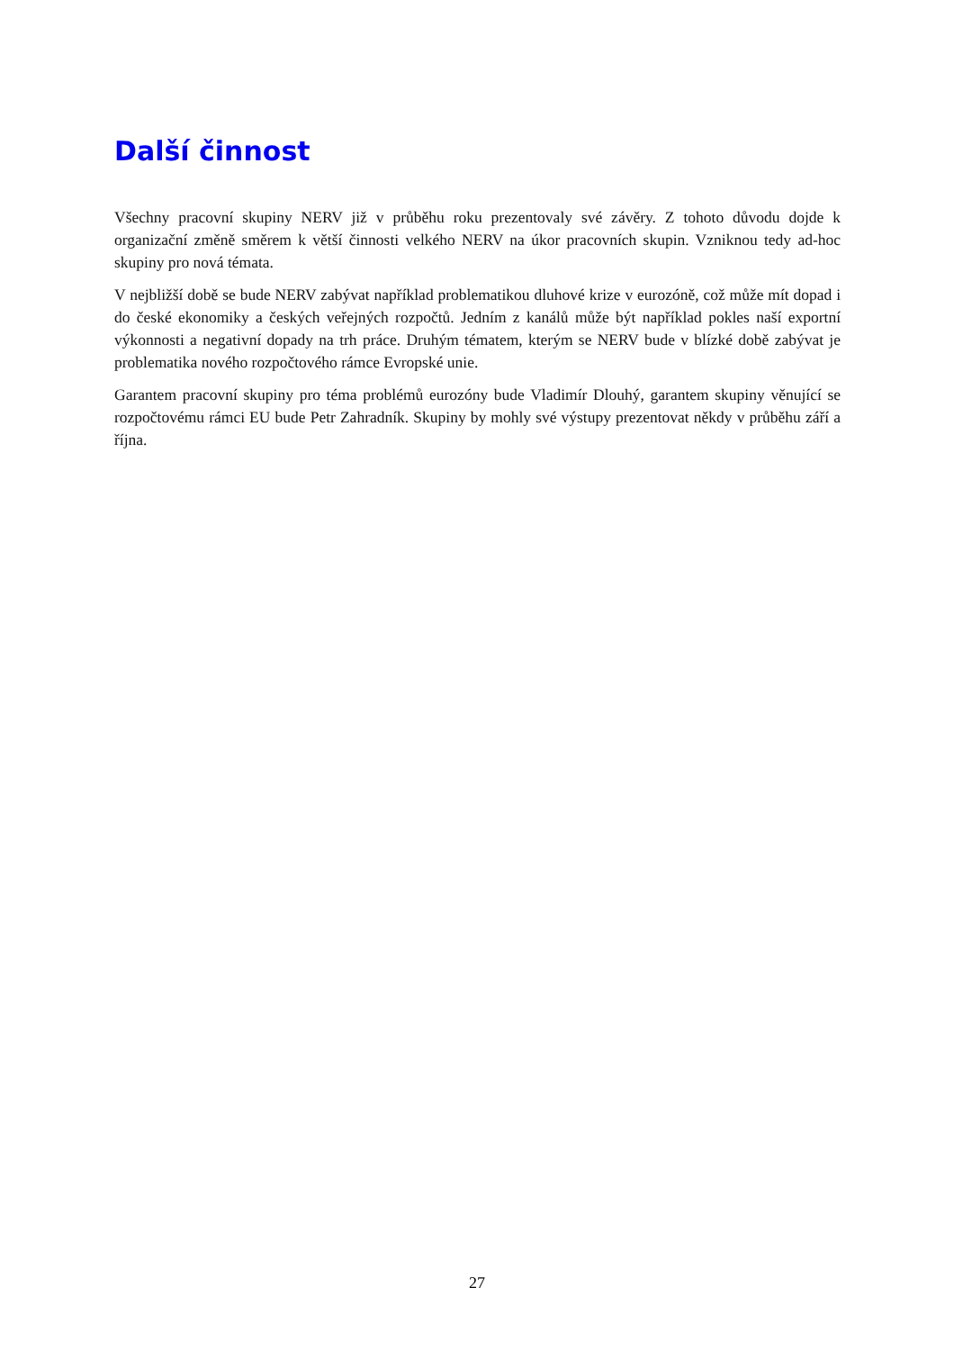Další činnost
Všechny pracovní skupiny NERV již v průběhu roku prezentovaly své závěry. Z tohoto důvodu dojde k organizační změně směrem k větší činnosti velkého NERV na úkor pracovních skupin. Vzniknou tedy ad-hoc skupiny pro nová témata.
V nejbližší době se bude NERV zabývat například problematikou dluhové krize v eurozóně, což může mít dopad i do české ekonomiky a českých veřejných rozpočtů. Jedním z kanálů může být například pokles naší exportní výkonnosti a negativní dopady na trh práce. Druhým tématem, kterým se NERV bude v blízké době zabývat je problematika nového rozpočtového rámce Evropské unie.
Garantem pracovní skupiny pro téma problémů eurozóny bude Vladimír Dlouhý, garantem skupiny věnující se rozpočtovému rámci EU bude Petr Zahradník. Skupiny by mohly své výstupy prezentovat někdy v průběhu září a října.
27